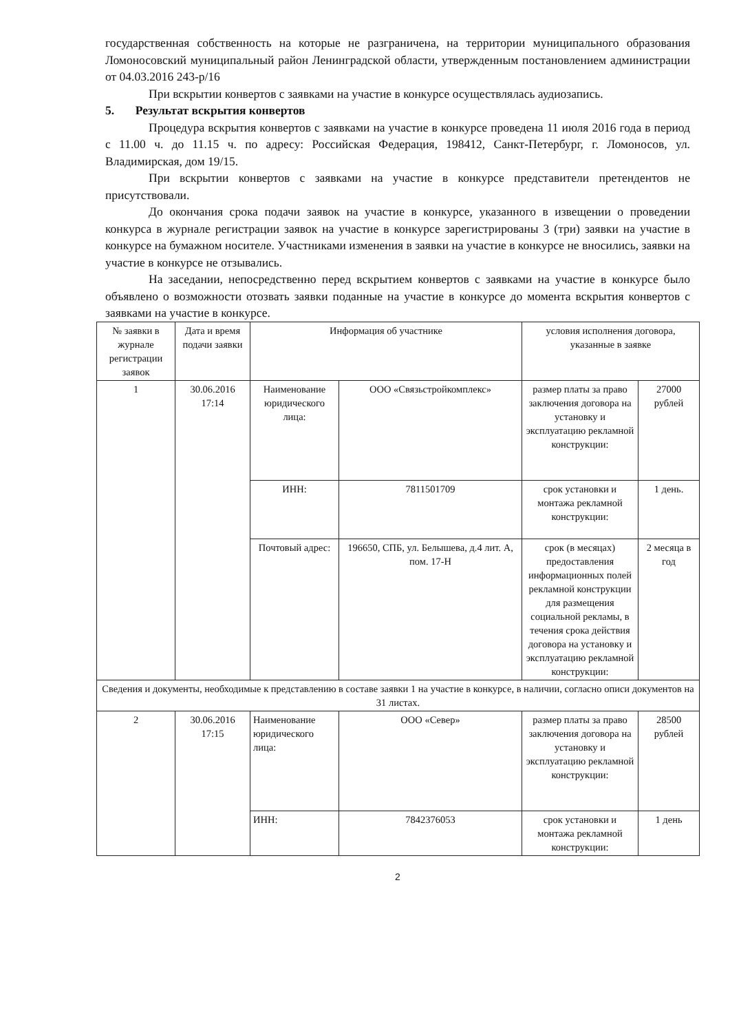государственная собственность на которые не разграничена, на территории муниципального образования Ломоносовский муниципальный район Ленинградской области, утвержденным постановлением администрации от 04.03.2016 243-р/16
При вскрытии конвертов с заявками на участие в конкурсе осуществлялась аудиозапись.
5. Результат вскрытия конвертов
Процедура вскрытия конвертов с заявками на участие в конкурсе проведена 11 июля 2016 года в период с 11.00 ч. до 11.15 ч. по адресу: Российская Федерация, 198412, Санкт-Петербург, г. Ломоносов, ул. Владимирская, дом 19/15.
При вскрытии конвертов с заявками на участие в конкурсе пpедставители претендентов не присутствовали.
До окончания срока подачи заявок на участие в конкурсе, указанного в извещении о проведении конкурса в журнале регистрации заявок на участие в конкурсе зарегистрированы 3 (три) заявки на участие в конкурсе на бумажном носителе. Участниками изменения в заявки на участие в конкурсе не вносились, заявки на участие в конкурсе не отзывались.
На заседании, непосредственно перед вскрытием конвертов с заявками на участие в конкурсе было объявлено о возможности отозвать заявки поданные на участие в конкурсе до момента вскрытия конвертов с заявками на участие в конкурсе.
| № заявки в журнале регистрации заявок | Дата и время подачи заявки | Информация об участнике | | условия исполнения договора, указанные в заявке | |
| --- | --- | --- | --- | --- | --- |
| 1 | 30.06.2016 17:14 | Наименование юридического лица: | ООО «Связьстройкомплекс» | размер платы за право заключения договора на установку и эксплуатацию рекламной конструкции: | 27000 рублей |
| | | ИНН: | 7811501709 | срок установки и монтажа рекламной конструкции: | 1 день. |
| | | Почтовый адрес: | 196650, СПБ, ул. Белышева, д.4 лит. А, пом. 17-Н | срок (в месяцах) предоставления информационных полей рекламной конструкции для размещения социальной рекламы, в течения срока действия договора на установку и эксплуатацию рекламной конструкции: | 2 месяца в год |
| Сведения и документы, необходимые к представлению в составе заявки 1 на участие в конкурсе, в наличии, согласно описи документов на 31 листах. | | | | | |
| 2 | 30.06.2016 17:15 | Наименование юридического лица: | ООО «Север» | размер платы за право заключения договора на установку и эксплуатацию рекламной конструкции: | 28500 рублей |
| | | ИНН: | 7842376053 | срок установки и монтажа рекламной конструкции: | 1 день |
2